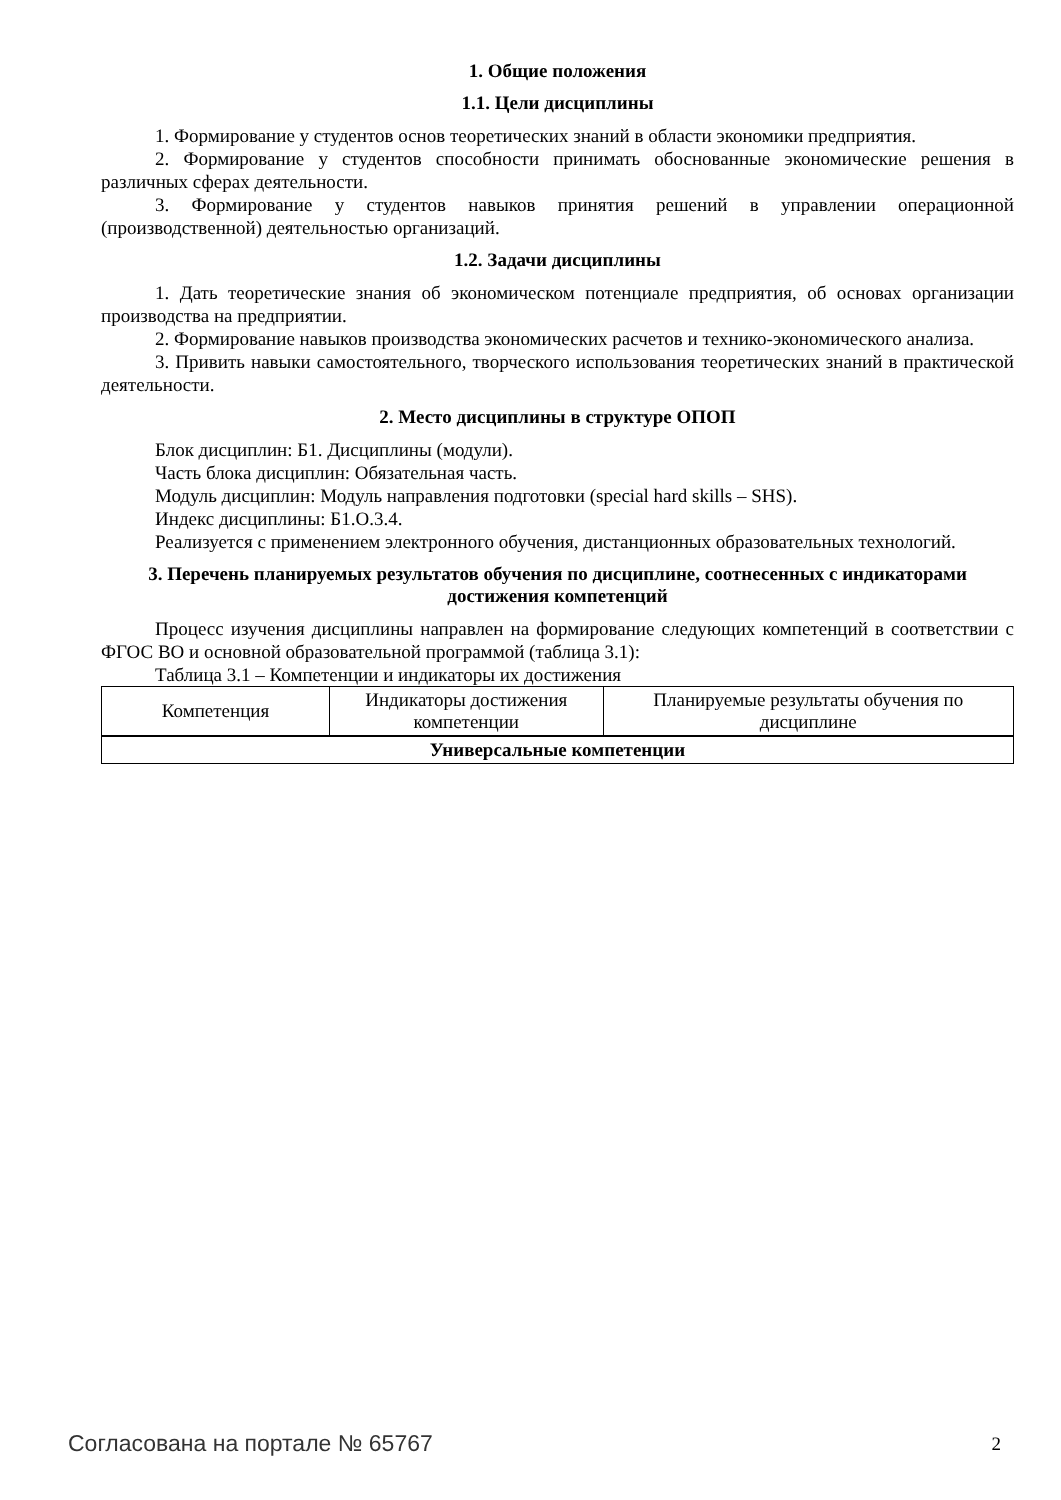1. Общие положения
1.1. Цели дисциплины
1. Формирование у студентов основ теоретических знаний в области экономики предприятия.
2. Формирование у студентов способности принимать обоснованные экономические решения в различных сферах деятельности.
3. Формирование у студентов навыков принятия решений в управлении операционной (производственной) деятельностью организаций.
1.2. Задачи дисциплины
1. Дать теоретические знания об экономическом потенциале предприятия, об основах организации производства на предприятии.
2. Формирование навыков производства экономических расчетов и технико-экономического анализа.
3. Привить навыки самостоятельного, творческого использования теоретических знаний в практической деятельности.
2. Место дисциплины в структуре ОПОП
Блок дисциплин: Б1. Дисциплины (модули).
Часть блока дисциплин: Обязательная часть.
Модуль дисциплин: Модуль направления подготовки (special hard skills – SHS).
Индекс дисциплины: Б1.О.3.4.
Реализуется с применением электронного обучения, дистанционных образовательных технологий.
3. Перечень планируемых результатов обучения по дисциплине, соотнесенных с индикаторами достижения компетенций
Процесс изучения дисциплины направлен на формирование следующих компетенций в соответствии с ФГОС ВО и основной образовательной программой (таблица 3.1):
Таблица 3.1 – Компетенции и индикаторы их достижения
| Компетенция | Индикаторы достижения компетенции | Планируемые результаты обучения по дисциплине |
| --- | --- | --- |
| Универсальные компетенции | | |
Согласована на портале № 65767 2